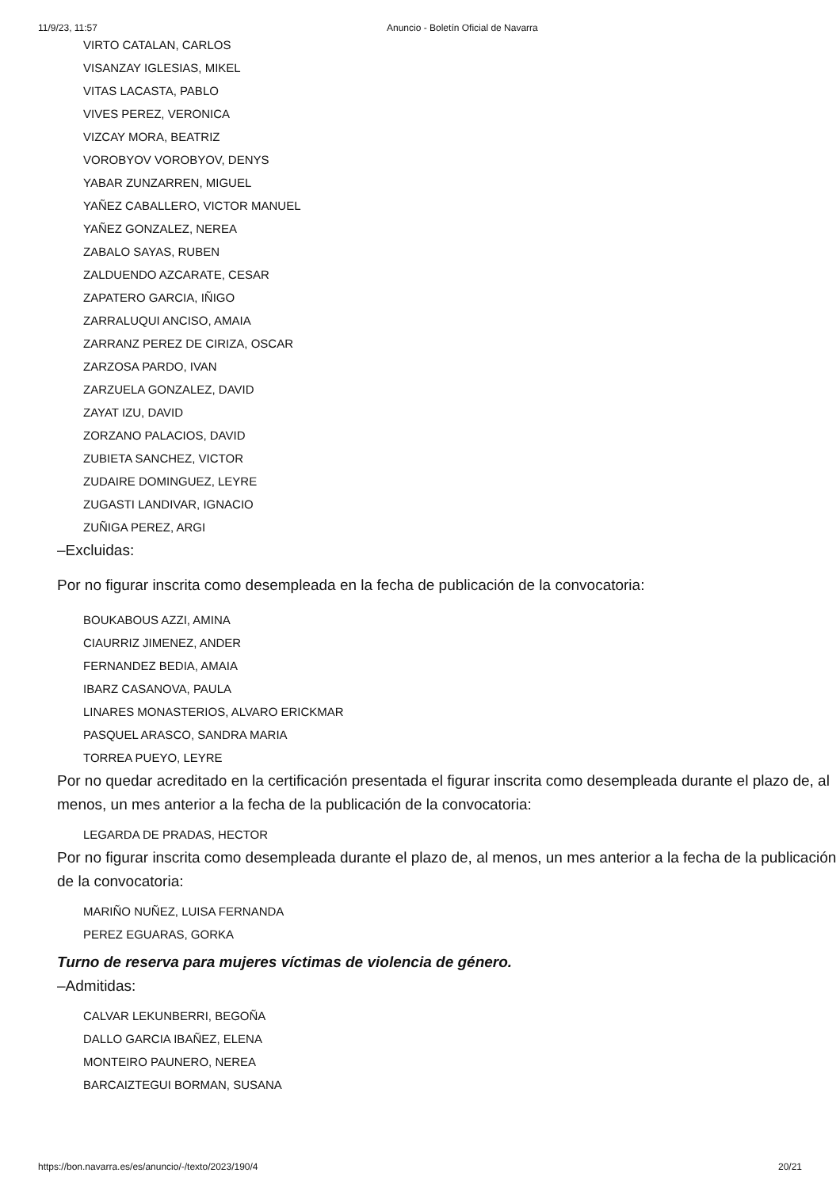11/9/23, 11:57 Anuncio - Boletín Oficial de Navarra
VIRTO CATALAN, CARLOS
VISANZAY IGLESIAS, MIKEL
VITAS LACASTA, PABLO
VIVES PEREZ, VERONICA
VIZCAY MORA, BEATRIZ
VOROBYOV VOROBYOV, DENYS
YABAR ZUNZARREN, MIGUEL
YAÑEZ CABALLERO, VICTOR MANUEL
YAÑEZ GONZALEZ, NEREA
ZABALO SAYAS, RUBEN
ZALDUENDO AZCARATE, CESAR
ZAPATERO GARCIA, IÑIGO
ZARRALUQUI ANCISO, AMAIA
ZARRANZ PEREZ DE CIRIZA, OSCAR
ZARZOSA PARDO, IVAN
ZARZUELA GONZALEZ, DAVID
ZAYAT IZU, DAVID
ZORZANO PALACIOS, DAVID
ZUBIETA SANCHEZ, VICTOR
ZUDAIRE DOMINGUEZ, LEYRE
ZUGASTI LANDIVAR, IGNACIO
ZUÑIGA PEREZ, ARGI
–Excluidas:
Por no figurar inscrita como desempleada en la fecha de publicación de la convocatoria:
BOUKABOUS AZZI, AMINA
CIAURRIZ JIMENEZ, ANDER
FERNANDEZ BEDIA, AMAIA
IBARZ CASANOVA, PAULA
LINARES MONASTERIOS, ALVARO ERICKMAR
PASQUEL ARASCO, SANDRA MARIA
TORREA PUEYO, LEYRE
Por no quedar acreditado en la certificación presentada el figurar inscrita como desempleada durante el plazo de, al menos, un mes anterior a la fecha de la publicación de la convocatoria:
LEGARDA DE PRADAS, HECTOR
Por no figurar inscrita como desempleada durante el plazo de, al menos, un mes anterior a la fecha de la publicación de la convocatoria:
MARIÑO NUÑEZ, LUISA FERNANDA
PEREZ EGUARAS, GORKA
Turno de reserva para mujeres víctimas de violencia de género.
–Admitidas:
CALVAR LEKUNBERRI, BEGOÑA
DALLO GARCIA IBAÑEZ, ELENA
MONTEIRO PAUNERO, NEREA
BARCAIZTEGUI BORMAN, SUSANA
https://bon.navarra.es/es/anuncio/-/texto/2023/190/4 20/21